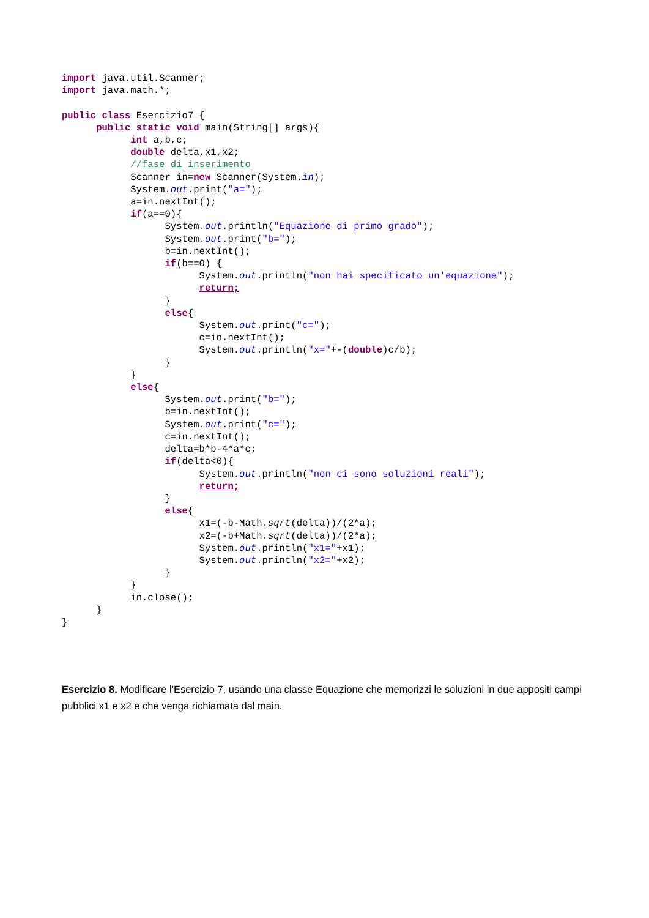import java.util.Scanner;
import java.math.*;

public class Esercizio7 {
      public static void main(String[] args){
            int a,b,c;
            double delta,x1,x2;
            //fase di inserimento
            Scanner in=new Scanner(System.in);
            System.out.print("a=");
            a=in.nextInt();
            if(a==0){
                  System.out.println("Equazione di primo grado");
                  System.out.print("b=");
                  b=in.nextInt();
                  if(b==0) {
                        System.out.println("non hai specificato un'equazione");
                        return;
                  }
                  else{
                        System.out.print("c=");
                        c=in.nextInt();
                        System.out.println("x="+-(double)c/b);
                  }
            }
            else{
                  System.out.print("b=");
                  b=in.nextInt();
                  System.out.print("c=");
                  c=in.nextInt();
                  delta=b*b-4*a*c;
                  if(delta<0){
                        System.out.println("non ci sono soluzioni reali");
                        return;
                  }
                  else{
                        x1=(-b-Math.sqrt(delta))/(2*a);
                        x2=(-b+Math.sqrt(delta))/(2*a);
                        System.out.println("x1="+x1);
                        System.out.println("x2="+x2);
                  }
            }
            in.close();
      }
}
Esercizio 8. Modificare l'Esercizio 7, usando una classe Equazione che memorizzi le soluzioni in due appositi campi pubblici x1 e x2 e che venga richiamata dal main.